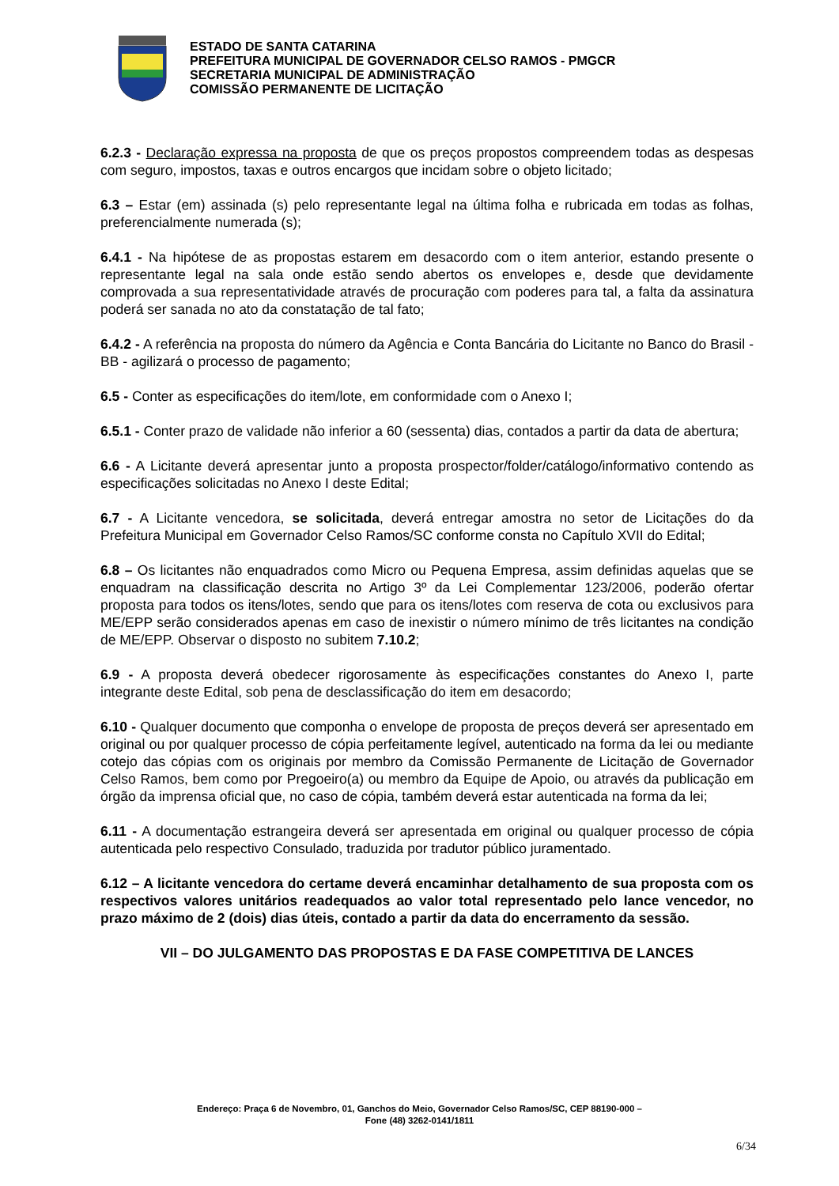ESTADO DE SANTA CATARINA
PREFEITURA MUNICIPAL DE GOVERNADOR CELSO RAMOS - PMGCR
SECRETARIA MUNICIPAL DE ADMINISTRAÇÃO
COMISSÃO PERMANENTE DE LICITAÇÃO
6.2.3 - Declaração expressa na proposta de que os preços propostos compreendem todas as despesas com seguro, impostos, taxas e outros encargos que incidam sobre o objeto licitado;
6.3 – Estar (em) assinada (s) pelo representante legal na última folha e rubricada em todas as folhas, preferencialmente numerada (s);
6.4.1 - Na hipótese de as propostas estarem em desacordo com o item anterior, estando presente o representante legal na sala onde estão sendo abertos os envelopes e, desde que devidamente comprovada a sua representatividade através de procuração com poderes para tal, a falta da assinatura poderá ser sanada no ato da constatação de tal fato;
6.4.2 - A referência na proposta do número da Agência e Conta Bancária do Licitante no Banco do Brasil - BB - agilizará o processo de pagamento;
6.5 - Conter as especificações do item/lote, em conformidade com o Anexo I;
6.5.1 - Conter prazo de validade não inferior a 60 (sessenta) dias, contados a partir da data de abertura;
6.6 - A Licitante deverá apresentar junto a proposta prospector/folder/catálogo/informativo contendo as especificações solicitadas no Anexo I deste Edital;
6.7 - A Licitante vencedora, se solicitada, deverá entregar amostra no setor de Licitações do da Prefeitura Municipal em Governador Celso Ramos/SC conforme consta no Capítulo XVII do Edital;
6.8 – Os licitantes não enquadrados como Micro ou Pequena Empresa, assim definidas aquelas que se enquadram na classificação descrita no Artigo 3º da Lei Complementar 123/2006, poderão ofertar proposta para todos os itens/lotes, sendo que para os itens/lotes com reserva de cota ou exclusivos para ME/EPP serão considerados apenas em caso de inexistir o número mínimo de três licitantes na condição de ME/EPP. Observar o disposto no subitem 7.10.2;
6.9 - A proposta deverá obedecer rigorosamente às especificações constantes do Anexo I, parte integrante deste Edital, sob pena de desclassificação do item em desacordo;
6.10 - Qualquer documento que componha o envelope de proposta de preços deverá ser apresentado em original ou por qualquer processo de cópia perfeitamente legível, autenticado na forma da lei ou mediante cotejo das cópias com os originais por membro da Comissão Permanente de Licitação de Governador Celso Ramos, bem como por Pregoeiro(a) ou membro da Equipe de Apoio, ou através da publicação em órgão da imprensa oficial que, no caso de cópia, também deverá estar autenticada na forma da lei;
6.11 - A documentação estrangeira deverá ser apresentada em original ou qualquer processo de cópia autenticada pelo respectivo Consulado, traduzida por tradutor público juramentado.
6.12 – A licitante vencedora do certame deverá encaminhar detalhamento de sua proposta com os respectivos valores unitários readequados ao valor total representado pelo lance vencedor, no prazo máximo de 2 (dois) dias úteis, contado a partir da data do encerramento da sessão.
VII – DO JULGAMENTO DAS PROPOSTAS E DA FASE COMPETITIVA DE LANCES
Endereço: Praça 6 de Novembro, 01, Ganchos do Meio, Governador Celso Ramos/SC, CEP 88190-000 –
Fone (48) 3262-0141/1811
6/34